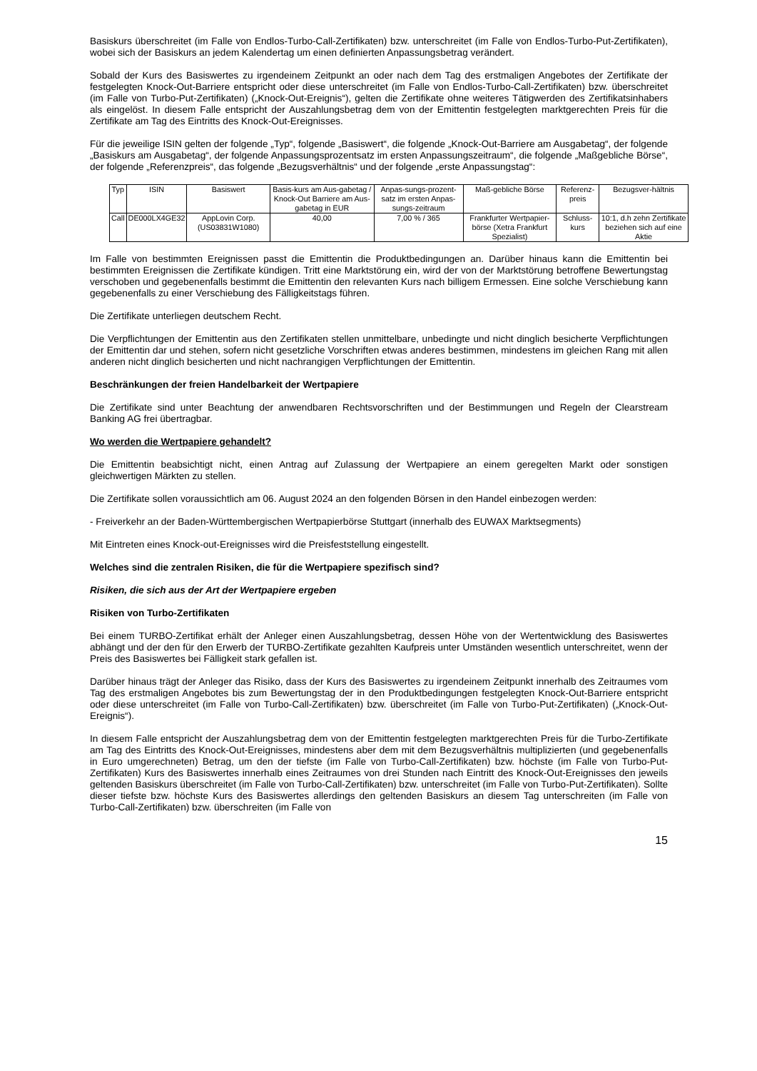Basiskurs überschreitet (im Falle von Endlos-Turbo-Call-Zertifikaten) bzw. unterschreitet (im Falle von Endlos-Turbo-Put-Zertifikaten), wobei sich der Basiskurs an jedem Kalendertag um einen definierten Anpassungsbetrag verändert.
Sobald der Kurs des Basiswertes zu irgendeinem Zeitpunkt an oder nach dem Tag des erstmaligen Angebotes der Zertifikate der festgelegten Knock-Out-Barriere entspricht oder diese unterschreitet (im Falle von Endlos-Turbo-Call-Zertifikaten) bzw. überschreitet (im Falle von Turbo-Put-Zertifikaten) („Knock-Out-Ereignis“), gelten die Zertifikate ohne weiteres Tätigwerden des Zertifikatsinhabers als eingelöst. In diesem Falle entspricht der Auszahlungsbetrag dem von der Emittentin festgelegten marktgerechten Preis für die Zertifikate am Tag des Eintritts des Knock-Out-Ereignisses.
Für die jeweilige ISIN gelten der folgende „Typ“, folgende „Basiswert“, die folgende „Knock-Out-Barriere am Ausgabetag“, der folgende „Basiskurs am Ausgabetag“, der folgende Anpassungsprozentsatz im ersten Anpassungszeitraum“, die folgende „Maßgebliche Börse“, der folgende „Referenzpreis“, das folgende „Bezugsverhältnis“ und der folgende „erste Anpassungstag“:
| Typ | ISIN | Basiswert | Basis-kurs am Aus-gabetag / Knock-Out Barriere am Aus-gabetag in EUR | Anpas-sungs-prozent-satz im ersten Anpas-sungs-zeitraum | Maß-gebliche Börse | Referenz-preis | Bezugsver-hältnis |
| --- | --- | --- | --- | --- | --- | --- | --- |
| Call | DE000LX4GE32 | AppLovin Corp. (US03831W1080) | 40,00 | 7,00 % / 365 | Frankfurter Wertpapier-börse (Xetra Frankfurt Spezialist) | Schluss-kurs | 10:1, d.h zehn Zertifikate beziehen sich auf eine Aktie |
Im Falle von bestimmten Ereignissen passt die Emittentin die Produktbedingungen an. Darüber hinaus kann die Emittentin bei bestimmten Ereignissen die Zertifikate kündigen. Tritt eine Marktstörung ein, wird der von der Marktstörung betroffene Bewertungstag verschoben und gegebenenfalls bestimmt die Emittentin den relevanten Kurs nach billigem Ermessen. Eine solche Verschiebung kann gegebenenfalls zu einer Verschiebung des Fälligkeitstags führen.
Die Zertifikate unterliegen deutschem Recht.
Die Verpflichtungen der Emittentin aus den Zertifikaten stellen unmittelbare, unbedingte und nicht dinglich besicherte Verpflichtungen der Emittentin dar und stehen, sofern nicht gesetzliche Vorschriften etwas anderes bestimmen, mindestens im gleichen Rang mit allen anderen nicht dinglich besicherten und nicht nachrangigen Verpflichtungen der Emittentin.
Beschränkungen der freien Handelbarkeit der Wertpapiere
Die Zertifikate sind unter Beachtung der anwendbaren Rechtsvorschriften und der Bestimmungen und Regeln der Clearstream Banking AG frei übertragbar.
Wo werden die Wertpapiere gehandelt?
Die Emittentin beabsichtigt nicht, einen Antrag auf Zulassung der Wertpapiere an einem geregelten Markt oder sonstigen gleichwertigen Märkten zu stellen.
Die Zertifikate sollen voraussichtlich am 06. August 2024 an den folgenden Börsen in den Handel einbezogen werden:
- Freiverkehr an der Baden-Württembergischen Wertpapierbörse Stuttgart (innerhalb des EUWAX Marktsegments)
Mit Eintreten eines Knock-out-Ereignisses wird die Preisfeststellung eingestellt.
Welches sind die zentralen Risiken, die für die Wertpapiere spezifisch sind?
Risiken, die sich aus der Art der Wertpapiere ergeben
Risiken von Turbo-Zertifikaten
Bei einem TURBO-Zertifikat erhält der Anleger einen Auszahlungsbetrag, dessen Höhe von der Wertentwicklung des Basiswertes abhängt und der den für den Erwerb der TURBO-Zertifikate gezahlten Kaufpreis unter Umständen wesentlich unterschreitet, wenn der Preis des Basiswertes bei Fälligkeit stark gefallen ist.
Darüber hinaus trägt der Anleger das Risiko, dass der Kurs des Basiswertes zu irgendeinem Zeitpunkt innerhalb des Zeitraumes vom Tag des erstmaligen Angebotes bis zum Bewertungstag der in den Produktbedingungen festgelegten Knock-Out-Barriere entspricht oder diese unterschreitet (im Falle von Turbo-Call-Zertifikaten) bzw. überschreitet (im Falle von Turbo-Put-Zertifikaten) („Knock-Out-Ereignis“).
In diesem Falle entspricht der Auszahlungsbetrag dem von der Emittentin festgelegten marktgerechten Preis für die Turbo-Zertifikate am Tag des Eintritts des Knock-Out-Ereignisses, mindestens aber dem mit dem Bezugsverhältnis multiplizierten (und gegebenenfalls in Euro umgerechneten) Betrag, um den der tiefste (im Falle von Turbo-Call-Zertifikaten) bzw. höchste (im Falle von Turbo-Put-Zertifikaten) Kurs des Basiswertes innerhalb eines Zeitraumes von drei Stunden nach Eintritt des Knock-Out-Ereignisses den jeweils geltenden Basiskurs überschreitet (im Falle von Turbo-Call-Zertifikaten) bzw. unterschreitet (im Falle von Turbo-Put-Zertifikaten). Sollte dieser tiefste bzw. höchste Kurs des Basiswertes allerdings den geltenden Basiskurs an diesem Tag unterschreiten (im Falle von Turbo-Call-Zertifikaten) bzw. überschreiten (im Falle von
15